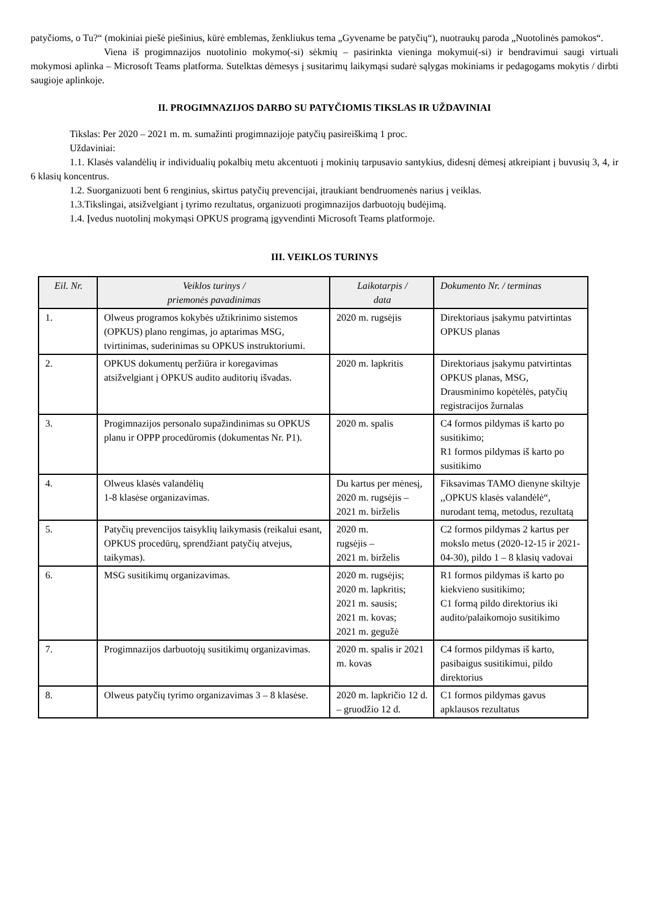patyčioms, o Tu?“ (mokiniai piešė piešinius, kūrė emblemas, ženkliukus tema „Gyvename be patyčių“), nuotraukų paroda „Nuotolinės pamokos“.
Viena iš progimnazijos nuotolinio mokymo(-si) sėkmių – pasirinkta vieninga mokymui(-si) ir bendravimui saugi virtuali mokymosi aplinka – Microsoft Teams platforma. Sutelktas dėmesys į susitarimų laikymąsi sudarė sąlygas mokiniams ir pedagogams mokytis / dirbti saugioje aplinkoje.
II. PROGIMNAZIJOS DARBO SU PATYČIOMIS TIKSLAS IR UŽDAVINIAI
Tikslas: Per 2020 – 2021 m. m. sumažinti progimnazijoje patyčių pasireiškimą 1 proc.
Uždaviniai:
1.1. Klasės valandėlių ir individualių pokalbių metu akcentuoti į mokinių tarpusavio santykius, didesnį dėmesį atkreipiant į buvusių 3, 4, ir 6 klasių koncentrus.
1.2. Suorganizuoti bent 6 renginius, skirtus patyčių prevencijai, įtraukiant bendruomenės narius į veiklas.
1.3.Tikslingai, atsižvelgiant į tyrimo rezultatus, organizuoti progimnazijos darbuotojų budėjimą.
1.4. Įvedus nuotolinį mokymąsi OPKUS programą įgyvendinti Microsoft Teams platformoje.
III. VEIKLOS TURINYS
| Eil. Nr. | Veiklos turinys / priemonės pavadinimas | Laikotarpis / data | Dokumento Nr. / terminas |
| --- | --- | --- | --- |
| 1. | Olweus programos kokybės užtikrinimo sistemos (OPKUS) plano rengimas, jo aptarimas MSG, tvirtinimas, suderinimas su OPKUS instruktoriumi. | 2020 m. rugsėjis | Direktoriaus įsakymu patvirtintas OPKUS planas |
| 2. | OPKUS dokumentų peržiūra ir koregavimas atsižvelgiant į OPKUS audito auditorių išvadas. | 2020 m. lapkritis | Direktoriaus įsakymu patvirtintas OPKUS planas, MSG, Drausminimo kopėtėlės, patyčių registracijos žurnalas |
| 3. | Progimnazijos personalo supažindinimas su OPKUS planu ir OPPP procedūromis (dokumentas Nr. P1). | 2020 m. spalis | C4 formos pildymas iš karto po susitikimo; R1 formos pildymas iš karto po susitikimo |
| 4. | Olweus klasės valandėlių 1-8 klasėse organizavimas. | Du kartus per mėnesį, 2020 m. rugsėjis – 2021 m. birželis | Fiksavimas TAMO dienyne skiltyje ,,OPKUS klasės valandėlė“, nurodant temą, metodus, rezultatą |
| 5. | Patyčių prevencijos taisyklių laikymasis (reikalui esant, OPKUS procedūrų, sprendžiant patyčių atvejus, taikymas). | 2020 m. rugsėjis – 2021 m. birželis | C2 formos pildymas 2 kartus per mokslo metus (2020-12-15 ir 2021-04-30), pildo 1 – 8 klasių vadovai |
| 6. | MSG susitikimų organizavimas. | 2020 m. rugsėjis; 2020 m. lapkritis; 2021 m. sausis; 2021 m. kovas; 2021 m. gegužė | R1 formos pildymas iš karto po kiekvieno susitikimo; C1 formą pildo direktorius iki audito/palaikomojo susitikimo |
| 7. | Progimnazijos darbuotojų susitikimų organizavimas. | 2020 m. spalis ir 2021 m. kovas | C4 formos pildymas iš karto, pasibaigus susitikimui, pildo direktorius |
| 8. | Olweus patyčių tyrimo organizavimas 3 – 8 klasėse. | 2020 m. lapkričio 12 d. – gruodžio 12 d. | C1 formos pildymas gavus apklausos rezultatus |